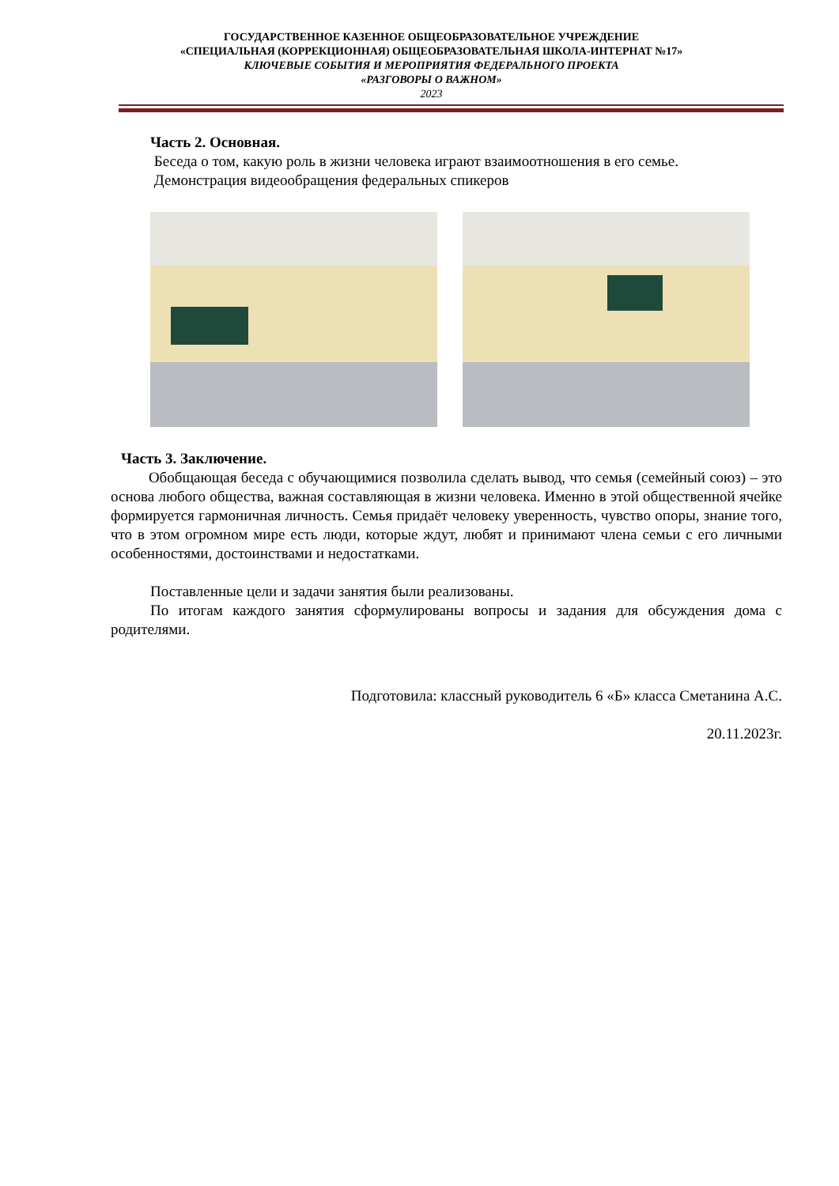ГОСУДАРСТВЕННОЕ КАЗЕННОЕ ОБЩЕОБРАЗОВАТЕЛЬНОЕ УЧРЕЖДЕНИЕ
«СПЕЦИАЛЬНАЯ (КОРРЕКЦИОННАЯ) ОБЩЕОБРАЗОВАТЕЛЬНАЯ ШКОЛА-ИНТЕРНАТ №17»
КЛЮЧЕВЫЕ СОБЫТИЯ И МЕРОПРИЯТИЯ ФЕДЕРАЛЬНОГО ПРОЕКТА
«РАЗГОВОРЫ О ВАЖНОМ»
2023
Часть 2. Основная.
Беседа о том, какую роль в жизни человека играют взаимоотношения в его семье.
Демонстрация видеообращения федеральных спикеров
Часть 3. Заключение.
Обобщающая беседа с обучающимися позволила сделать вывод, что семья (семейный союз) – это основа любого общества, важная составляющая в жизни человека. Именно в этой общественной ячейке формируется гармоничная личность. Семья придаёт человеку уверенность, чувство опоры, знание того, что в этом огромном мире есть люди, которые ждут, любят и принимают члена семьи с его личными особенностями, достоинствами и недостатками.
Поставленные цели и задачи занятия были реализованы.
По итогам каждого занятия сформулированы вопросы и задания для обсуждения дома с родителями.
Подготовила: классный руководитель 6 «Б» класса Сметанина А.С.
20.11.2023г.